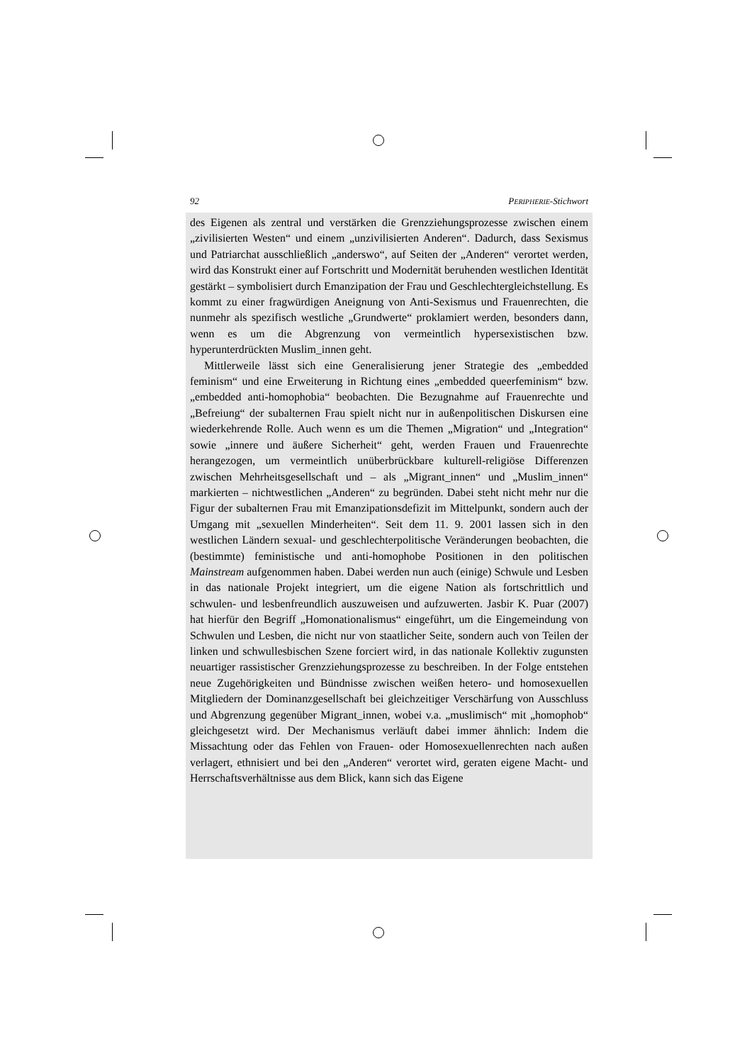92 PERIPHERIE-Stichwort
des Eigenen als zentral und verstärken die Grenzziehungsprozesse zwischen einem „zivilisierten Westen“ und einem „unzivilisierten Anderen“. Dadurch, dass Sexismus und Patriarchat ausschließlich „anderswo“, auf Seiten der „Anderen“ verortet werden, wird das Konstrukt einer auf Fortschritt und Modernität beruhenden westlichen Identität gestärkt – symbolisiert durch Emanzipation der Frau und Geschlechtergleichstellung. Es kommt zu einer fragwürdigen Aneignung von Anti-Sexismus und Frauenrechten, die nunmehr als spezifisch westliche „Grundwerte“ proklamiert werden, besonders dann, wenn es um die Abgrenzung von vermeintlich hypersexistischen bzw. hyperunterdrückten Muslim_innen geht.
Mittlerweile lässt sich eine Generalisierung jener Strategie des „embedded feminism“ und eine Erweiterung in Richtung eines „embedded queerfeminism“ bzw. „embedded anti-homophobia“ beobachten. Die Bezugnahme auf Frauenrechte und „Befreiung“ der subalternen Frau spielt nicht nur in außenpolitischen Diskursen eine wiederkehrende Rolle. Auch wenn es um die Themen „Migration“ und „Integration“ sowie „innere und äußere Sicherheit“ geht, werden Frauen und Frauenrechte herangezogen, um vermeintlich unüberbrückbare kulturell-religiöse Differenzen zwischen Mehrheitsgesellschaft und – als „Migrant_innen“ und „Muslim_innen“ markierten – nichtwestlichen „Anderen“ zu begründen. Dabei steht nicht mehr nur die Figur der subalternen Frau mit Emanzipationsdefizit im Mittelpunkt, sondern auch der Umgang mit „sexuellen Minderheiten“. Seit dem 11. 9. 2001 lassen sich in den westlichen Ländern sexual- und geschlechterpolitische Veränderungen beobachten, die (bestimmte) feministische und anti-homophobe Positionen in den politischen Mainstream aufgenommen haben. Dabei werden nun auch (einige) Schwule und Lesben in das nationale Projekt integriert, um die eigene Nation als fortschrittlich und schwulen- und lesbenfreundlich auszuweisen und aufzuwerten. Jasbir K. Puar (2007) hat hierfür den Begriff „Homonationalismus“ eingeführt, um die Eingemeindung von Schwulen und Lesben, die nicht nur von staatlicher Seite, sondern auch von Teilen der linken und schwullesbischen Szene forciert wird, in das nationale Kollektiv zugunsten neuartiger rassistischer Grenzziehungsprozesse zu beschreiben. In der Folge entstehen neue Zugehörigkeiten und Bündnisse zwischen weißen hetero- und homosexuellen Mitgliedern der Dominanzgesellschaft bei gleichzeitiger Verschärfung von Ausschluss und Abgrenzung gegenüber Migrant_innen, wobei v.a. „muslimisch“ mit „homophob“ gleichgesetzt wird. Der Mechanismus verläuft dabei immer ähnlich: Indem die Missachtung oder das Fehlen von Frauen- oder Homosexuellenrechten nach außen verlagert, ethnisiert und bei den „Anderen“ verortet wird, geraten eigene Macht- und Herrschaftsverhältnisse aus dem Blick, kann sich das Eigene